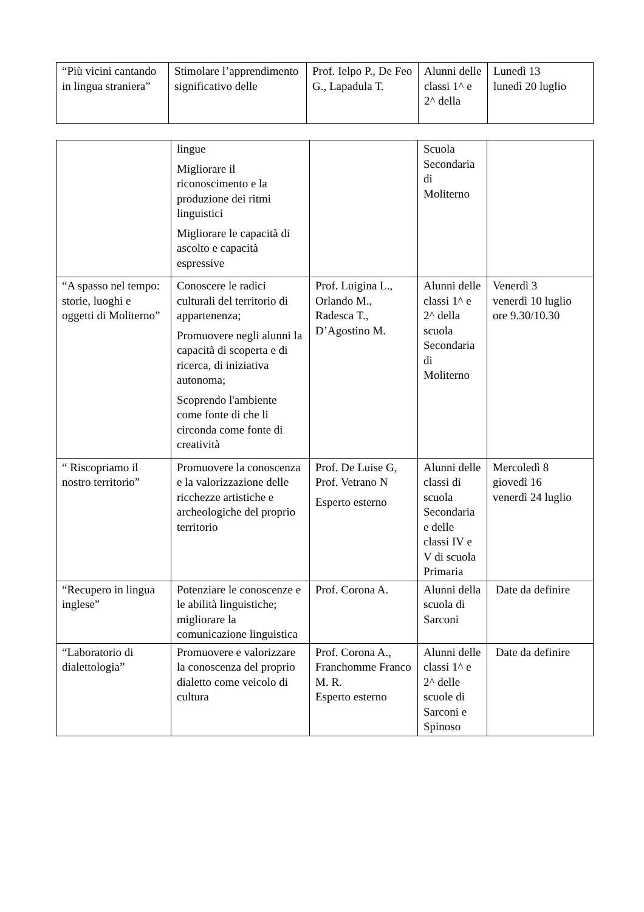| “Più vicini cantando in lingua straniera” | Stimolare l’apprendimento significativo delle | Prof. Ielpo P., De Feo G., Lapadula T. | Alunni delle classi 1^ e 2^ della | Lunedì 13 lunedì 20 luglio |
| | lingue Migliorare il riconoscimento e la produzione dei ritmi linguistici Migliorare le capacità di ascolto e capacità espressive | | Scuola Secondaria di Moliterno | |
| “A spasso nel tempo: storie, luoghi e oggetti di Moliterno” | Conoscere le radici culturali del territorio di appartenenza; Promuovere negli alunni la capacità di scoperta e di ricerca, di iniziativa autonoma; Scoprendo l'ambiente come fonte di che li circonda come fonte di creatività | Prof. Luigina L., Orlando M., Radesca T., D’Agostino M. | Alunni delle classi 1^ e 2^ della scuola Secondaria di Moliterno | Venerdì 3 venerdì 10 luglio ore 9.30/10.30 |
| “ Riscopriamo il nostro territorio” | Promuovere la conoscenza e la valorizzazione delle ricchezze artistiche e archeologiche del proprio territorio | Prof. De Luise G, Prof. Vetrano N Esperto esterno | Alunni delle classi di scuola Secondaria e delle classi IV e V di scuola Primaria | Mercoledì 8 giovedì 16 venerdì 24 luglio |
| “Recupero in lingua inglese” | Potenziare le conoscenze e le abilità linguistiche; migliorare la comunicazione linguistica | Prof. Corona A. | Alunni della scuola di Sarconi | Date da definire |
| “Laboratorio di dialettologia” | Promuovere e valorizzare la conoscenza del proprio dialetto come veicolo di cultura | Prof. Corona A., Franchomme Franco M. R. Esperto esterno | Alunni delle classi 1^ e 2^ delle scuole di Sarconi e Spinoso | Date da definire |